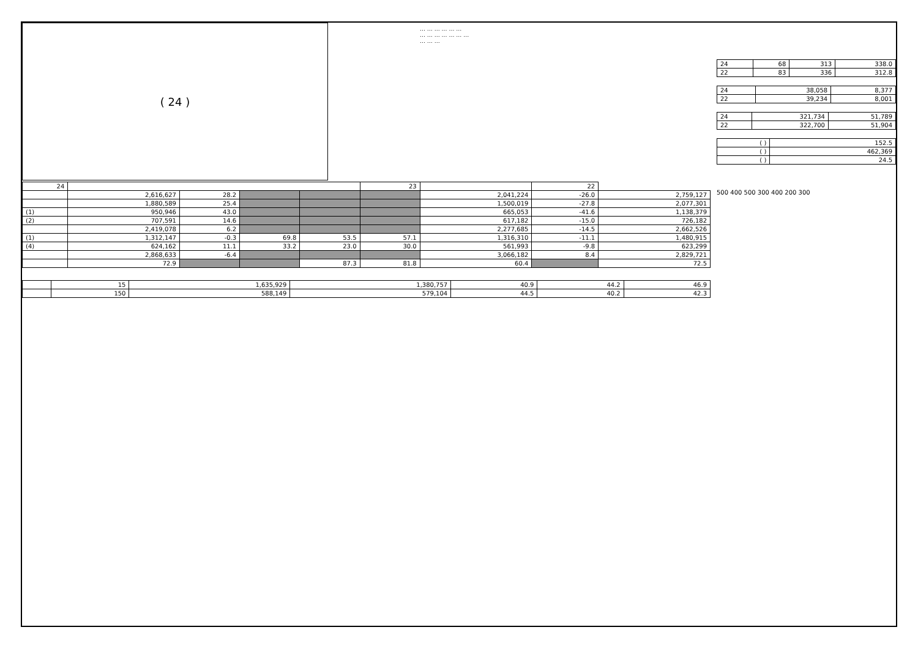| ( 24 ) |
… … … … … …
… … … … … … …
… … …
| 24 | | | | | 23 | | 22 | |
| --- | --- | --- | --- | --- | --- | --- | --- | --- |
| | 2,616,627 | 28.2 | | | | 2,041,224 | -26.0 | 2,759,127 |
| | 1,880,589 | 25.4 | | | | 1,500,019 | -27.8 | 2,077,301 |
| (1) | 950,946 | 43.0 | | | | 665,053 | -41.6 | 1,138,379 |
| (2) | 707,591 | 14.6 | | | | 617,182 | -15.0 | 726,182 |
| | 2,419,078 | 6.2 | | | | 2,277,685 | -14.5 | 2,662,526 |
| (1) | 1,312,147 | -0.3 | 69.8 | 53.5 | 57.1 | 1,316,310 | -11.1 | 1,480,915 |
| (4) | 624,162 | 11.1 | 33.2 | 23.0 | 30.0 | 561,993 | -9.8 | 623,299 |
| | 2,868,633 | -6.4 | | | | 3,066,182 | 8.4 | 2,829,721 |
| | 72.9 | | | 87.3 | 81.8 | 60.4 | | 72.5 |
| | 15 | 1,635,929 | 1,380,757 | 40.9 | 44.2 | 46.9 |
| | 150 | 588,149 | 579,104 | 44.5 | 40.2 | 42.3 |
| 24 | 68 | 313 | 338.0 |
| 22 | 83 | 336 | 312.8 |
| 24 | 38,058 | 8,377 |
| 22 | 39,234 | 8,001 |
| 24 | 321,734 | 51,789 |
| 22 | 322,700 | 51,904 |
| ( ) | 152.5 |
| ( ) | 462,369 |
| ( ) | 24.5 |
500 400 500 300 400 200 300